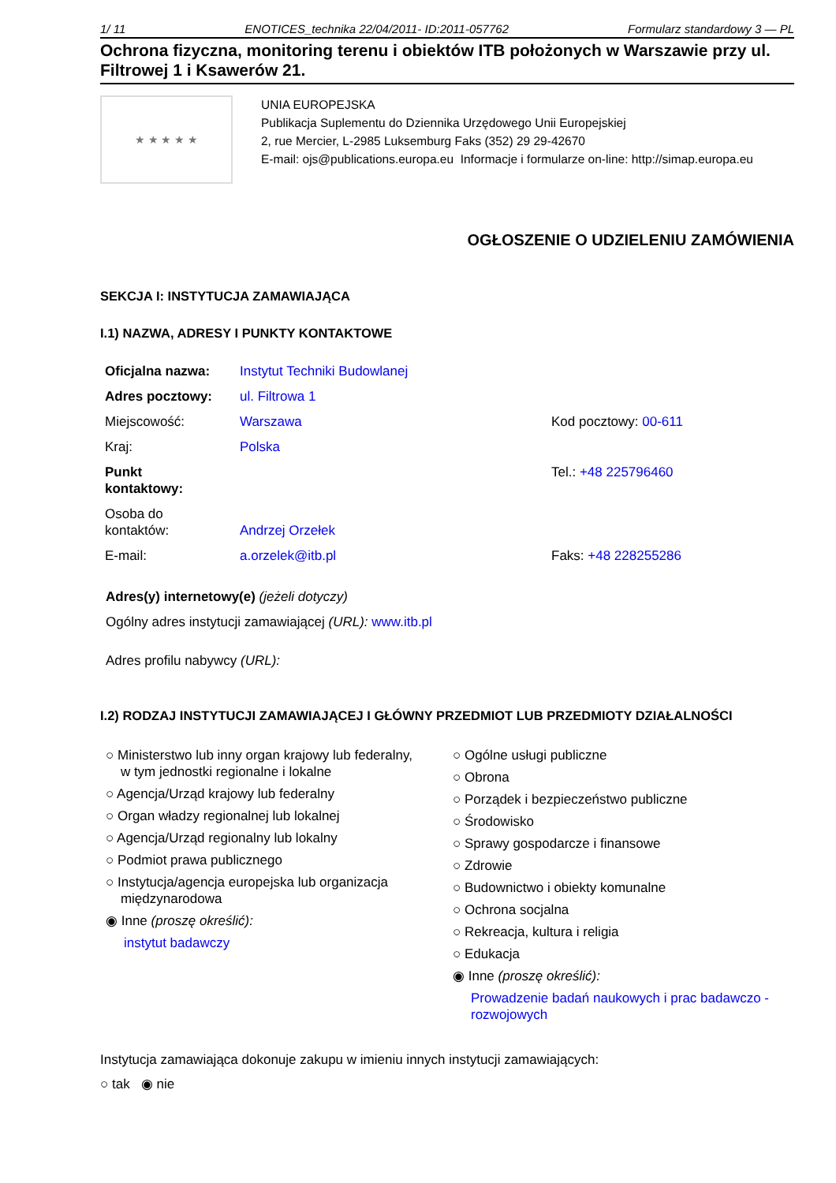1/ 11 ENOTICES_technika 22/04/2011- ID:2011-057762 Formularz standardowy 3 — PL
Ochrona fizyczna, monitoring terenu i obiektów ITB położonych w Warszawie przy ul. Filtrowej 1 i Ksawerów 21.
★ ★ ★ ★ ★
UNIA EUROPEJSKA
Publikacja Suplementu do Dziennika Urzędowego Unii Europejskiej
2, rue Mercier, L-2985 Luksemburg Faks (352) 29 29-42670
E-mail: ojs@publications.europa.eu Informacje i formularze on-line: http://simap.europa.eu
OGŁOSZENIE O UDZIELENIU ZAMÓWIENIA
SEKCJA I: INSTYTUCJA ZAMAWIAJĄCA
I.1) NAZWA, ADRESY I PUNKTY KONTAKTOWE
| Oficjalna nazwa: | Instytut Techniki Budowlanej | |
| Adres pocztowy: | ul. Filtrowa 1 | |
| Miejscowość: | Warszawa | Kod pocztowy: 00-611 |
| Kraj: | Polska | |
| Punkt kontaktowy: | | Tel.: +48 225796460 |
| Osoba do kontaktów: | Andrzej Orzełek | |
| E-mail: | a.orzelek@itb.pl | Faks: +48 228255286 |
Adres(y) internetowy(e) (jeżeli dotyczy)
Ogólny adres instytucji zamawiającej (URL): www.itb.pl
Adres profilu nabywcy (URL):
I.2) RODZAJ INSTYTUCJI ZAMAWIAJĄCEJ I GŁÓWNY PRZEDMIOT LUB PRZEDMIOTY DZIAŁALNOŚCI
○ Ministerstwo lub inny organ krajowy lub federalny,
w tym jednostki regionalne i lokalne
○ Agencja/Urząd krajowy lub federalny
○ Organ władzy regionalnej lub lokalnej
○ Agencja/Urząd regionalny lub lokalny
○ Podmiot prawa publicznego
○ Instytucja/agencja europejska lub organizacja
międzynarodowa
◉ Inne (proszę określić):
instytut badawczy
○ Ogólne usługi publiczne
○ Obrona
○ Porządek i bezpieczeństwo publiczne
○ Środowisko
○ Sprawy gospodarcze i finansowe
○ Zdrowie
○ Budownictwo i obiekty komunalne
○ Ochrona socjalna
○ Rekreacja, kultura i religia
○ Edukacja
◉ Inne (proszę określić):
Prowadzenie badań naukowych i prac badawczo -
rozwojowych
Instytucja zamawiająca dokonuje zakupu w imieniu innych instytucji zamawiających:
○ tak ◉ nie